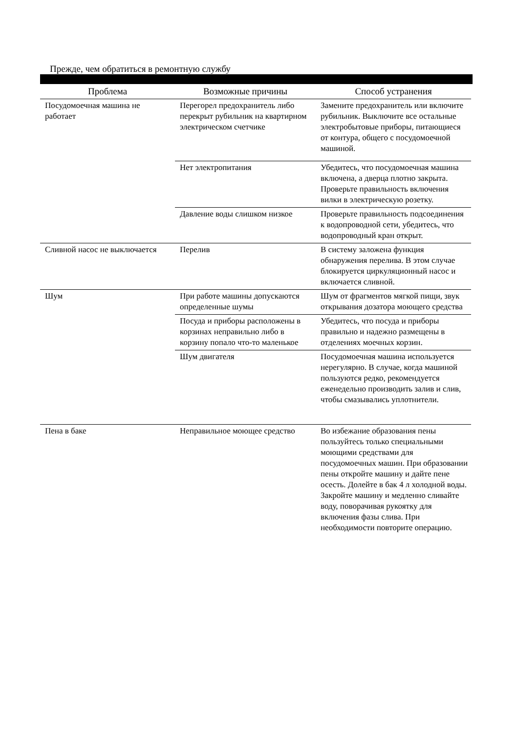Прежде, чем обратиться в ремонтную службу
| Проблема | Возможные причины | Способ устранения |
| --- | --- | --- |
| Посудомоечная машина не работает | Перегорел предохранитель либо перекрыт рубильник на квартирном электрическом счетчике | Замените предохранитель или включите рубильник. Выключите все остальные электробытовые приборы, питающиеся от контура, общего с посудомоечной машиной. |
| | Нет электропитания | Убедитесь, что посудомоечная машина включена, а дверца плотно закрыта. Проверьте правильность включения вилки в электрическую розетку. |
| | Давление воды слишком низкое | Проверьте правильность подсоединения к водопроводной сети, убедитесь, что водопроводный кран открыт. |
| Сливной насос не выключается | Перелив | В систему заложена функция обнаружения перелива. В этом случае блокируется циркуляционный насос и включается сливной. |
| Шум | При работе машины допускаются определенные шумы | Шум от фрагментов мягкой пищи, звук открывания дозатора моющего средства |
| | Посуда и приборы расположены в корзинах неправильно либо в корзину попало что-то маленькое | Убедитесь, что посуда и приборы правильно и надежно размещены в отделениях моечных корзин. |
| | Шум двигателя | Посудомоечная машина используется нерегулярно. В случае, когда машиной пользуются редко, рекомендуется еженедельно производить залив и слив, чтобы смазывались уплотнители. |
| Пена в баке | Неправильное моющее средство | Во избежание образования пены пользуйтесь только специальными моющими средствами для посудомоечных машин. При образовании пены откройте машину и дайте пене осесть. Долейте в бак 4 л холодной воды. Закройте машину и медленно сливайте воду, поворачивая рукоятку для включения фазы слива. При необходимости повторите операцию. |